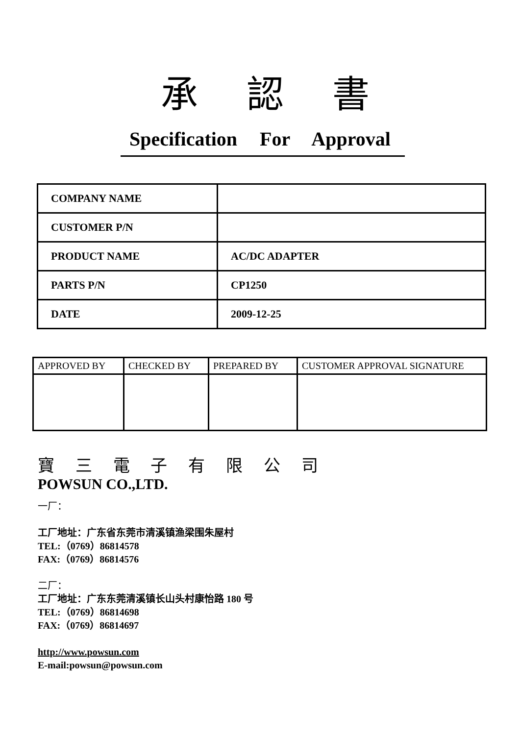承 認 書
Specification For Approval
| COMPANY NAME | |
| CUSTOMER P/N | |
| PRODUCT NAME | AC/DC ADAPTER |
| PARTS P/N | CP1250 |
| DATE | 2009-12-25 |
| APPROVED BY | CHECKED BY | PREPARED BY | CUSTOMER APPROVAL SIGNATURE |
| --- | --- | --- | --- |
寶 三 電 子 有 限 公 司
POWSUN CO.,LTD.
一厂：
工厂地址：广东省东莞市清溪镇渔梁围朱屋村
TEL:（0769）86814578
FAX:（0769）86814576
二厂：
工厂地址：广东东莞清溪镇长山头村康怡路 180 号
TEL:（0769）86814698
FAX:（0769）86814697
http://www.powsun.com
E-mail:powsun@powsun.com